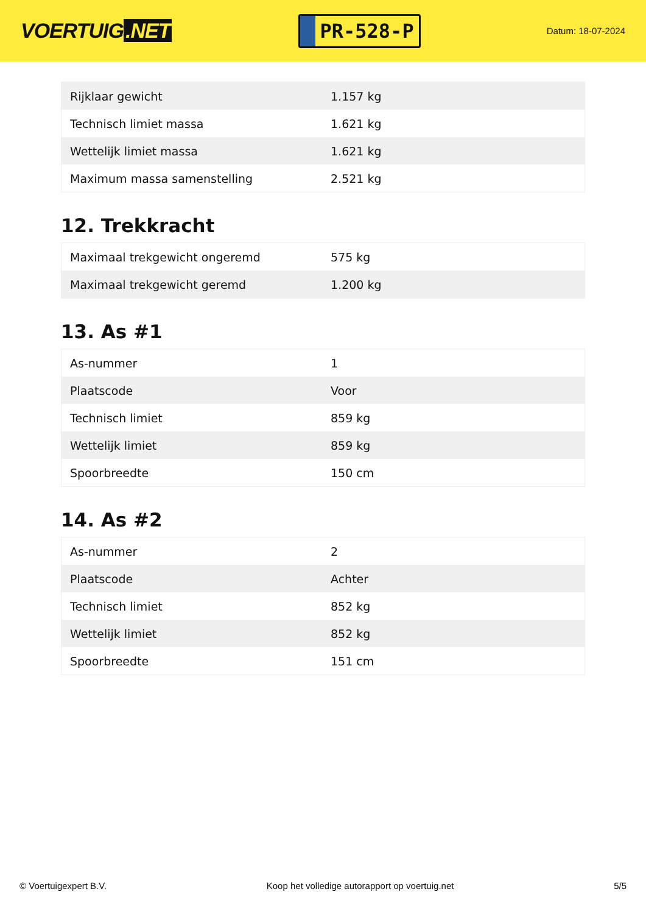VOERTUIG.NET
PR-528-P
Datum: 18-07-2024
| Rijklaar gewicht | 1.157 kg |
| Technisch limiet massa | 1.621 kg |
| Wettelijk limiet massa | 1.621 kg |
| Maximum massa samenstelling | 2.521 kg |
12. Trekkracht
| Maximaal trekgewicht ongeremd | 575 kg |
| Maximaal trekgewicht geremd | 1.200 kg |
13. As #1
| As-nummer | 1 |
| Plaatscode | Voor |
| Technisch limiet | 859 kg |
| Wettelijk limiet | 859 kg |
| Spoorbreedte | 150 cm |
14. As #2
| As-nummer | 2 |
| Plaatscode | Achter |
| Technisch limiet | 852 kg |
| Wettelijk limiet | 852 kg |
| Spoorbreedte | 151 cm |
© Voertuigexpert B.V. Koop het volledige autorapport op voertuig.net 5/5